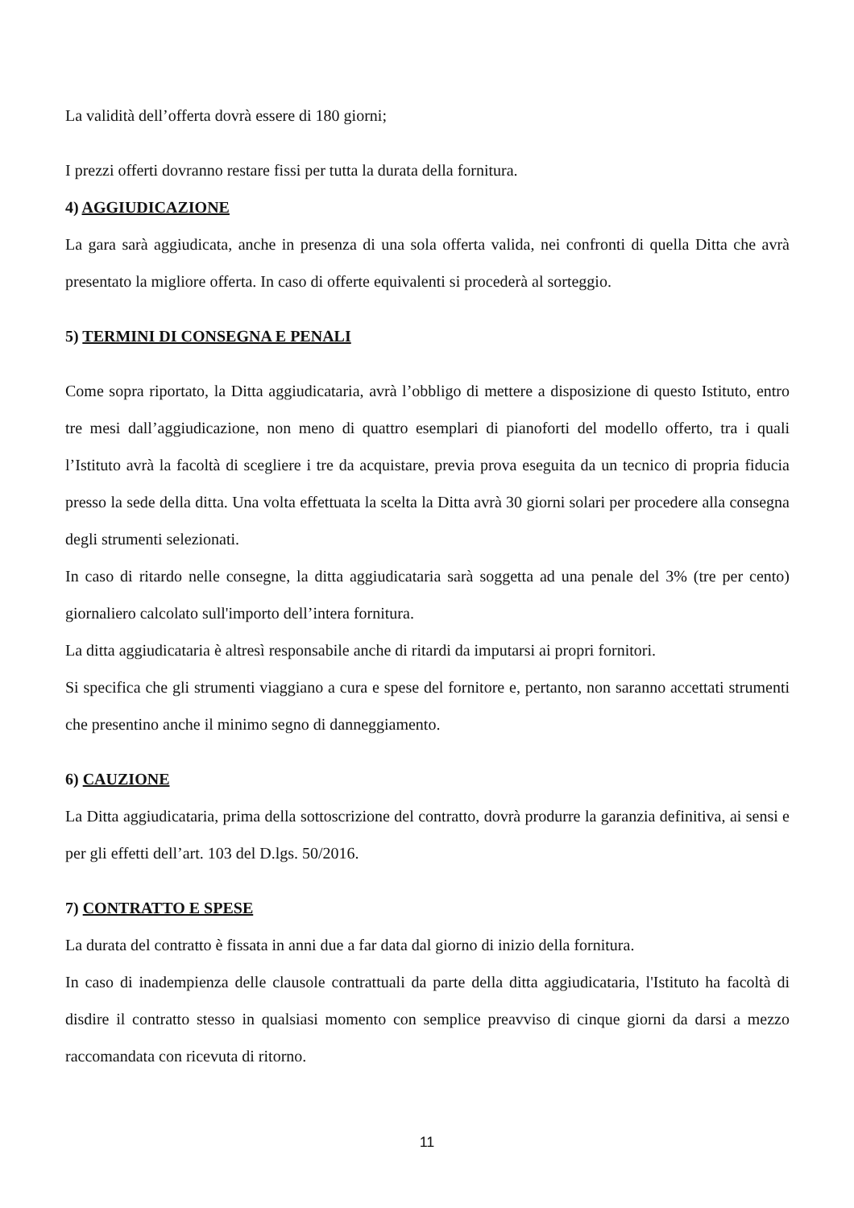La validità dell’offerta dovrà essere di 180 giorni;
I prezzi offerti dovranno restare fissi per tutta la durata della fornitura.
4) AGGIUDICAZIONE
La gara sarà aggiudicata, anche in presenza di una sola offerta valida, nei confronti di quella Ditta che avrà presentato la migliore offerta. In caso di offerte equivalenti si procederà al sorteggio.
5) TERMINI DI CONSEGNA E PENALI
Come sopra riportato, la Ditta aggiudicataria, avrà l’obbligo di mettere a disposizione di questo Istituto, entro tre mesi dall’aggiudicazione, non meno di quattro esemplari di pianoforti del modello offerto, tra i quali l’Istituto avrà la facoltà di scegliere i tre da acquistare, previa prova eseguita da un tecnico di propria fiducia presso la sede della ditta. Una volta effettuata la scelta la Ditta avrà 30 giorni solari per procedere alla consegna degli strumenti selezionati.
In caso di ritardo nelle consegne, la ditta aggiudicataria sarà soggetta ad una penale del 3% (tre per cento) giornaliero calcolato sull'importo dell’intera fornitura.
La ditta aggiudicataria è altresì responsabile anche di ritardi da imputarsi ai propri fornitori.
Si specifica che gli strumenti viaggiano a cura e spese del fornitore e, pertanto, non saranno accettati strumenti che presentino anche il minimo segno di danneggiamento.
6) CAUZIONE
La Ditta aggiudicataria, prima della sottoscrizione del contratto, dovrà produrre la garanzia definitiva, ai sensi e per gli effetti dell’art. 103 del D.lgs. 50/2016.
7) CONTRATTO E SPESE
La durata del contratto è fissata in anni due a far data dal giorno di inizio della fornitura.
In caso di inadempienza delle clausole contrattuali da parte della ditta aggiudicataria, l'Istituto ha facoltà di disdire il contratto stesso in qualsiasi momento con semplice preavviso di cinque giorni da darsi a mezzo raccomandata con ricevuta di ritorno.
11